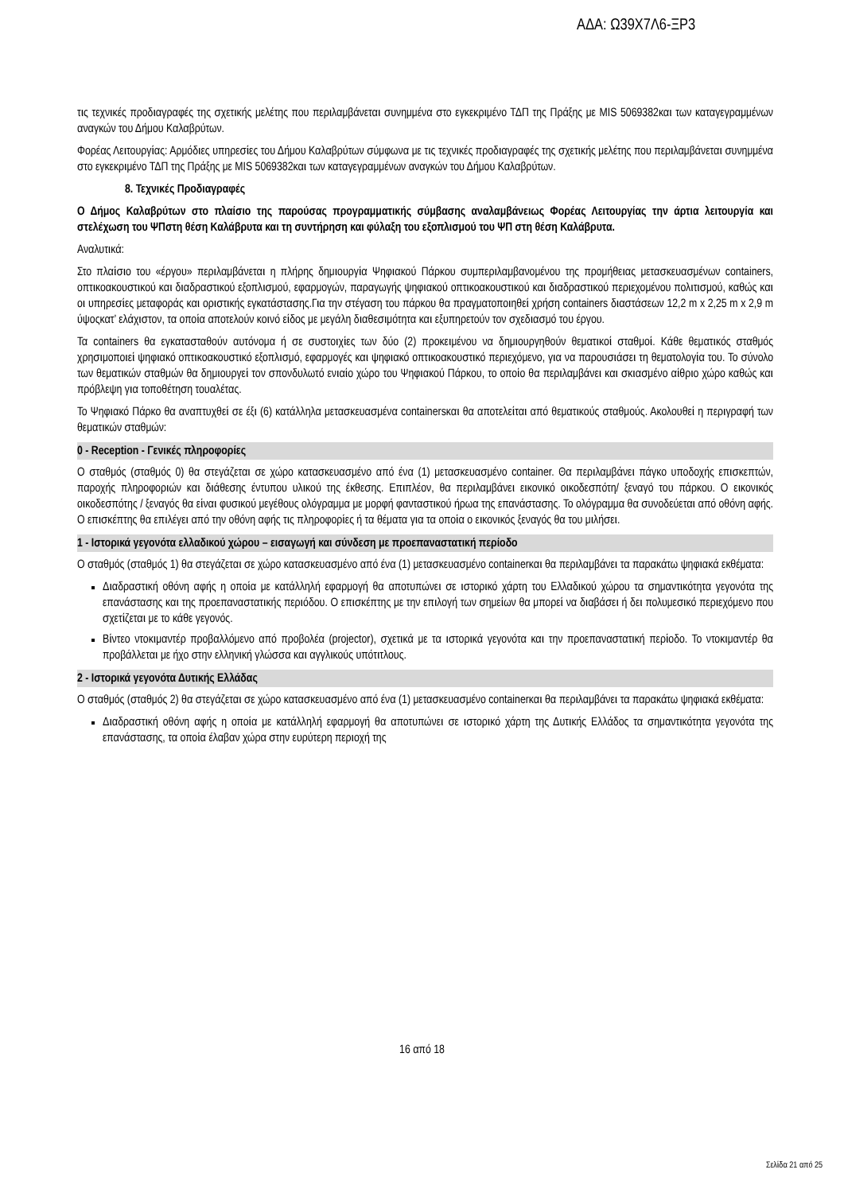ΑΔΑ: Ω39Χ7Λ6-ΞΡ3
τις τεχνικές προδιαγραφές της σχετικής μελέτης που περιλαμβάνεται συνημμένα στο εγκεκριμένο ΤΔΠ της Πράξης με MIS 5069382και των καταγεγραμμένων αναγκών του Δήμου Καλαβρύτων.
Φορέας Λειτουργίας: Αρμόδιες υπηρεσίες του Δήμου Καλαβρύτων σύμφωνα με τις τεχνικές προδιαγραφές της σχετικής μελέτης που περιλαμβάνεται συνημμένα στο εγκεκριμένο ΤΔΠ της Πράξης με MIS 5069382και των καταγεγραμμένων αναγκών του Δήμου Καλαβρύτων.
8. Τεχνικές Προδιαγραφές
Ο Δήμος Καλαβρύτων στο πλαίσιο της παρούσας προγραμματικής σύμβασης αναλαμβάνειως Φορέας Λειτουργίας την άρτια λειτουργία και στελέχωση του ΨΠστη θέση Καλάβρυτα και τη συντήρηση και φύλαξη του εξοπλισμού του ΨΠ στη θέση Καλάβρυτα.
Αναλυτικά:
Στο πλαίσιο του «έργου» περιλαμβάνεται η πλήρης δημιουργία Ψηφιακού Πάρκου συμπεριλαμβανομένου της προμήθειας μετασκευασμένων containers, οπτικοακουστικού και διαδραστικού εξοπλισμού, εφαρμογών, παραγωγής ψηφιακού οπτικοακουστικού και διαδραστικού περιεχομένου πολιτισμού, καθώς και οι υπηρεσίες μεταφοράς και οριστικής εγκατάστασης.Για την στέγαση του πάρκου θα πραγματοποιηθεί χρήση containers διαστάσεων 12,2 m x 2,25 m x 2,9 m ύψοςκατ’ ελάχιστον, τα οποία αποτελούν κοινό είδος με μεγάλη διαθεσιμότητα και εξυπηρετούν τον σχεδιασμό του έργου.
Τα containers θα εγκατασταθούν αυτόνομα ή σε συστοιχίες των δύο (2) προκειμένου να δημιουργηθούν θεματικοί σταθμοί. Κάθε θεματικός σταθμός χρησιμοποιεί ψηφιακό οπτικοακουστικό εξοπλισμό, εφαρμογές και ψηφιακό οπτικοακουστικό περιεχόμενο, για να παρουσιάσει τη θεματολογία του. Το σύνολο των θεματικών σταθμών θα δημιουργεί τον σπονδυλωτό ενιαίο χώρο του Ψηφιακού Πάρκου, το οποίο θα περιλαμβάνει και σκιασμένο αίθριο χώρο καθώς και πρόβλεψη για τοποθέτηση τουαλέτας.
Το Ψηφιακό Πάρκο θα αναπτυχθεί σε έξι (6) κατάλληλα μετασκευασμένα containersκαι θα αποτελείται από θεματικούς σταθμούς. Ακολουθεί η περιγραφή των θεματικών σταθμών:
0 - Reception - Γενικές πληροφορίες
Ο σταθμός (σταθμός 0) θα στεγάζεται σε χώρο κατασκευασμένο από ένα (1) μετασκευασμένο container. Θα περιλαμβάνει πάγκο υποδοχής επισκεπτών, παροχής πληροφοριών και διάθεσης έντυπου υλικού της έκθεσης. Επιπλέον, θα περιλαμβάνει εικονικό οικοδεσπότη/ ξεναγό του πάρκου. Ο εικονικός οικοδεσπότης / ξεναγός θα είναι φυσικού μεγέθους ολόγραμμα με μορφή φανταστικού ήρωα της επανάστασης. Το ολόγραμμα θα συνοδεύεται από οθόνη αφής. Ο επισκέπτης θα επιλέγει από την οθόνη αφής τις πληροφορίες ή τα θέματα για τα οποία ο εικονικός ξεναγός θα του μιλήσει.
1 - Ιστορικά γεγονότα ελλαδικού χώρου – εισαγωγή και σύνδεση με προεπαναστατική περίοδο
Ο σταθμός (σταθμός 1) θα στεγάζεται σε χώρο κατασκευασμένο από ένα (1) μετασκευασμένο containerκαι θα περιλαμβάνει τα παρακάτω ψηφιακά εκθέματα:
Διαδραστική οθόνη αφής η οποία με κατάλληλή εφαρμογή θα αποτυπώνει σε ιστορικό χάρτη του Ελλαδικού χώρου τα σημαντικότητα γεγονότα της επανάστασης και της προεπαναστατικής περιόδου. Ο επισκέπτης με την επιλογή των σημείων θα μπορεί να διαβάσει ή δει πολυμεσικό περιεχόμενο που σχετίζεται με το κάθε γεγονός.
Βίντεο ντοκιμαντέρ προβαλλόμενο από προβολέα (projector), σχετικά με τα ιστορικά γεγονότα και την προεπαναστατική περίοδο. Το ντοκιμαντέρ θα προβάλλεται με ήχο στην ελληνική γλώσσα και αγγλικούς υπότιτλους.
2 - Ιστορικά γεγονότα Δυτικής Ελλάδας
Ο σταθμός (σταθμός 2) θα στεγάζεται σε χώρο κατασκευασμένο από ένα (1) μετασκευασμένο containerκαι θα περιλαμβάνει τα παρακάτω ψηφιακά εκθέματα:
Διαδραστική οθόνη αφής η οποία με κατάλληλή εφαρμογή θα αποτυπώνει σε ιστορικό χάρτη της Δυτικής Ελλάδος τα σημαντικότητα γεγονότα της επανάστασης, τα οποία έλαβαν χώρα στην ευρύτερη περιοχή της
16 από 18
Σελίδα 21 από 25